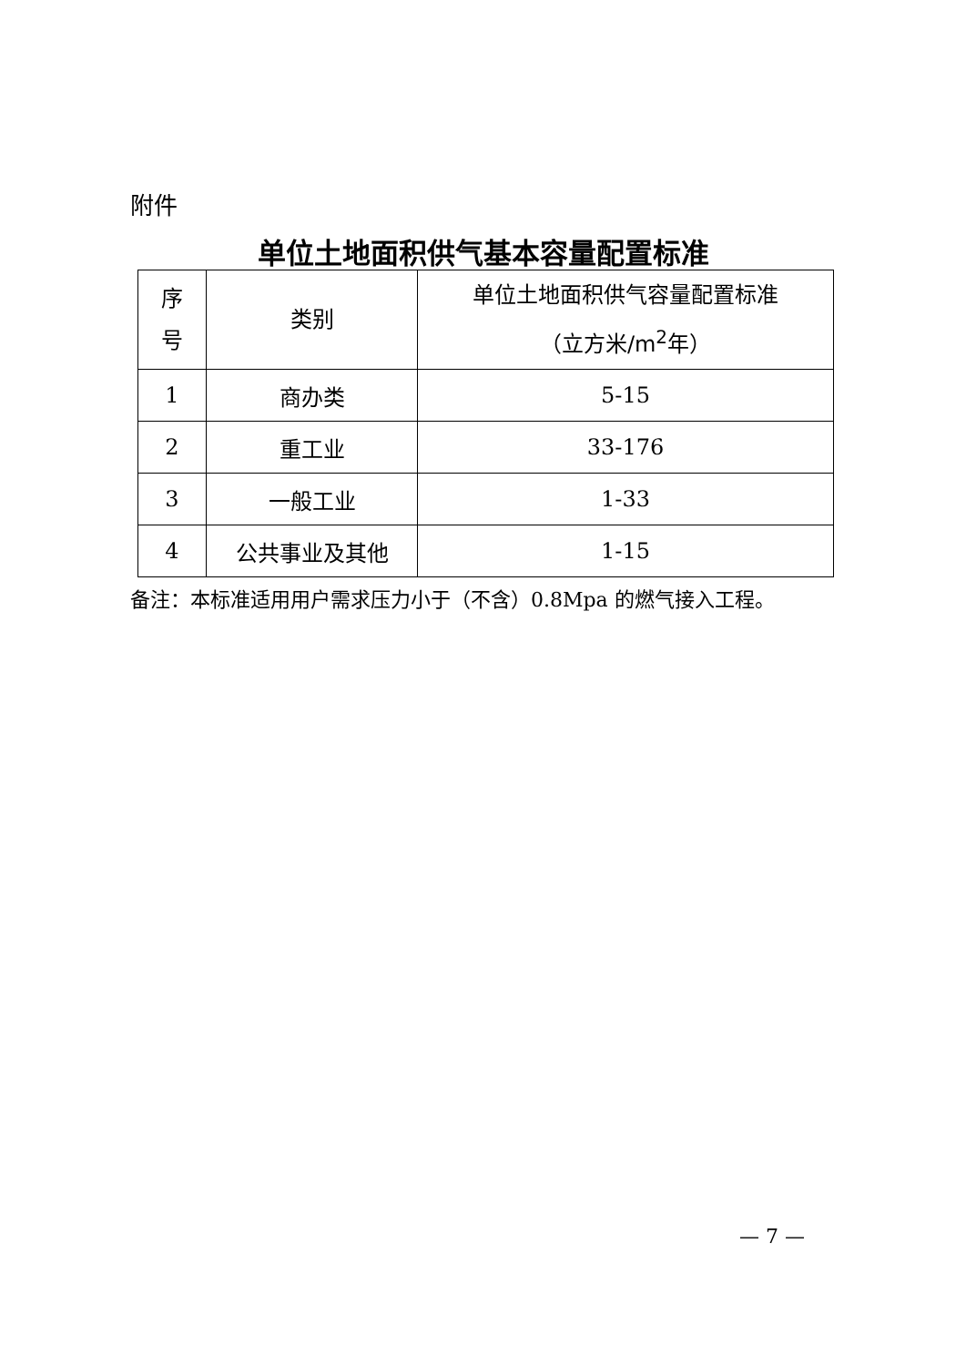附件
单位土地面积供气基本容量配置标准
| 序 号 | 类别 | 单位土地面积供气容量配置标准 （立方米/m<sup>2</sup>年） |
| --- | --- | --- |
| 1 | 商办类 | 5-15 |
| 2 | 重工业 | 33-176 |
| 3 | 一般工业 | 1-33 |
| 4 | 公共事业及其他 | 1-15 |
备注：本标准适用用户需求压力小于（不含）0.8Mpa 的燃气接入工程。
— 7 —